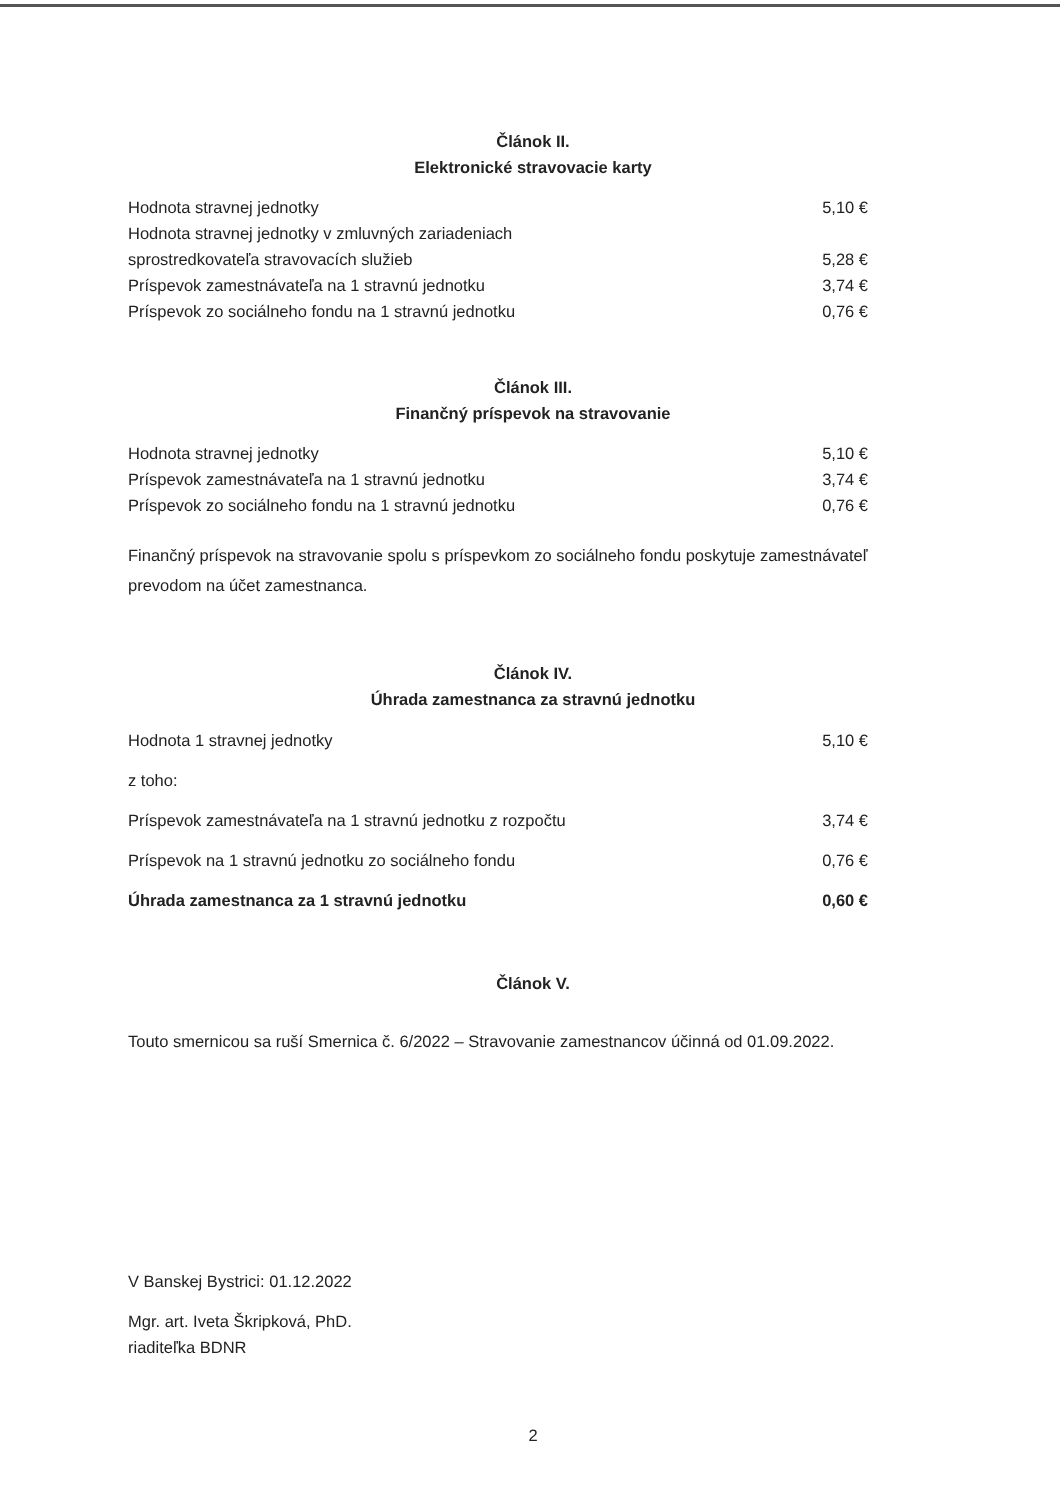Článok II.
Elektronické stravovacie karty
| Hodnota stravnej jednotky | 5,10 € |
| Hodnota stravnej jednotky v zmluvných zariadeniach sprostredkovateľa stravovacích služieb | 5,28 € |
| Príspevok zamestnávateľa na 1 stravnú jednotku | 3,74 € |
| Príspevok zo sociálneho fondu na 1 stravnú jednotku | 0,76 € |
Článok III.
Finančný príspevok na stravovanie
| Hodnota stravnej jednotky | 5,10 € |
| Príspevok zamestnávateľa na 1 stravnú jednotku | 3,74 € |
| Príspevok zo sociálneho fondu na 1 stravnú jednotku | 0,76 € |
Finančný príspevok na stravovanie spolu s príspevkom zo sociálneho fondu poskytuje zamestnávateľ prevodom na účet zamestnanca.
Článok IV.
Úhrada zamestnanca za stravnú jednotku
| Hodnota 1 stravnej jednotky | 5,10 € |
| z toho: | |
| Príspevok zamestnávateľa na 1 stravnú jednotku z rozpočtu | 3,74 € |
| Príspevok na 1 stravnú jednotku zo sociálneho fondu | 0,76 € |
| Úhrada zamestnanca za 1 stravnú jednotku | 0,60 € |
Článok V.
Touto smernicou sa ruší Smernica č. 6/2022 – Stravovanie zamestnancov účinná od 01.09.2022.
V Banskej Bystrici: 01.12.2022
Mgr. art. Iveta Škripková, PhD.
riaditeľka BDNR
2